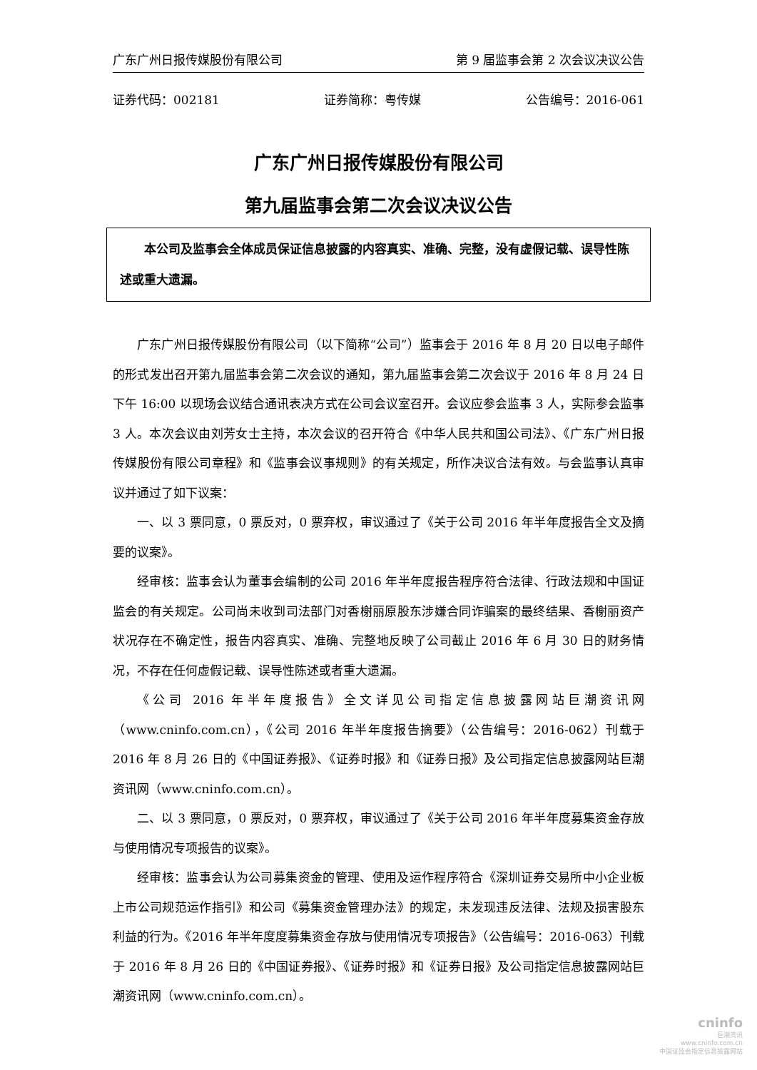广东广州日报传媒股份有限公司 第 9 届监事会第 2 次会议决议公告
证券代码：002181 证券简称：粤传媒 公告编号：2016-061
广东广州日报传媒股份有限公司
第九届监事会第二次会议决议公告
本公司及监事会全体成员保证信息披露的内容真实、准确、完整，没有虚假记载、误导性陈述或重大遗漏。
广东广州日报传媒股份有限公司（以下简称“公司”）监事会于 2016 年 8 月 20 日以电子邮件的形式发出召开第九届监事会第二次会议的通知，第九届监事会第二次会议于 2016 年 8 月 24 日下午 16:00 以现场会议结合通讯表决方式在公司会议室召开。会议应参会监事 3 人，实际参会监事 3 人。本次会议由刘芳女士主持，本次会议的召开符合《中华人民共和国公司法》、《广东广州日报传媒股份有限公司章程》和《监事会议事规则》的有关规定，所作决议合法有效。与会监事认真审议并通过了如下议案：
一、以 3 票同意，0 票反对，0 票弃权，审议通过了《关于公司 2016 年半年度报告全文及摘要的议案》。
经审核：监事会认为董事会编制的公司 2016 年半年度报告程序符合法律、行政法规和中国证监会的有关规定。公司尚未收到司法部门对香榭丽原股东涉嫌合同诈骗案的最终结果、香榭丽资产状况存在不确定性，报告内容真实、准确、完整地反映了公司截止 2016 年 6 月 30 日的财务情况，不存在任何虚假记载、误导性陈述或者重大遗漏。
《公司 2016 年半年度报告》全文详见公司指定信息披露网站巨潮资讯网（www.cninfo.com.cn），《公司 2016 年半年度报告摘要》（公告编号：2016-062）刊载于 2016 年 8 月 26 日的《中国证券报》、《证券时报》和《证券日报》及公司指定信息披露网站巨潮资讯网（www.cninfo.com.cn）。
二、以 3 票同意，0 票反对，0 票弃权，审议通过了《关于公司 2016 年半年度募集资金存放与使用情况专项报告的议案》。
经审核：监事会认为公司募集资金的管理、使用及运作程序符合《深圳证券交易所中小企业板上市公司规范运作指引》和公司《募集资金管理办法》的规定，未发现违反法律、法规及损害股东利益的行为。《2016 年半年度度募集资金存放与使用情况专项报告》（公告编号：2016-063）刊载于 2016 年 8 月 26 日的《中国证券报》、《证券时报》和《证券日报》及公司指定信息披露网站巨潮资讯网（www.cninfo.com.cn）。
cninfo
巨潮资讯
www.cninfo.com.cn
中国证监会指定信息披露网站